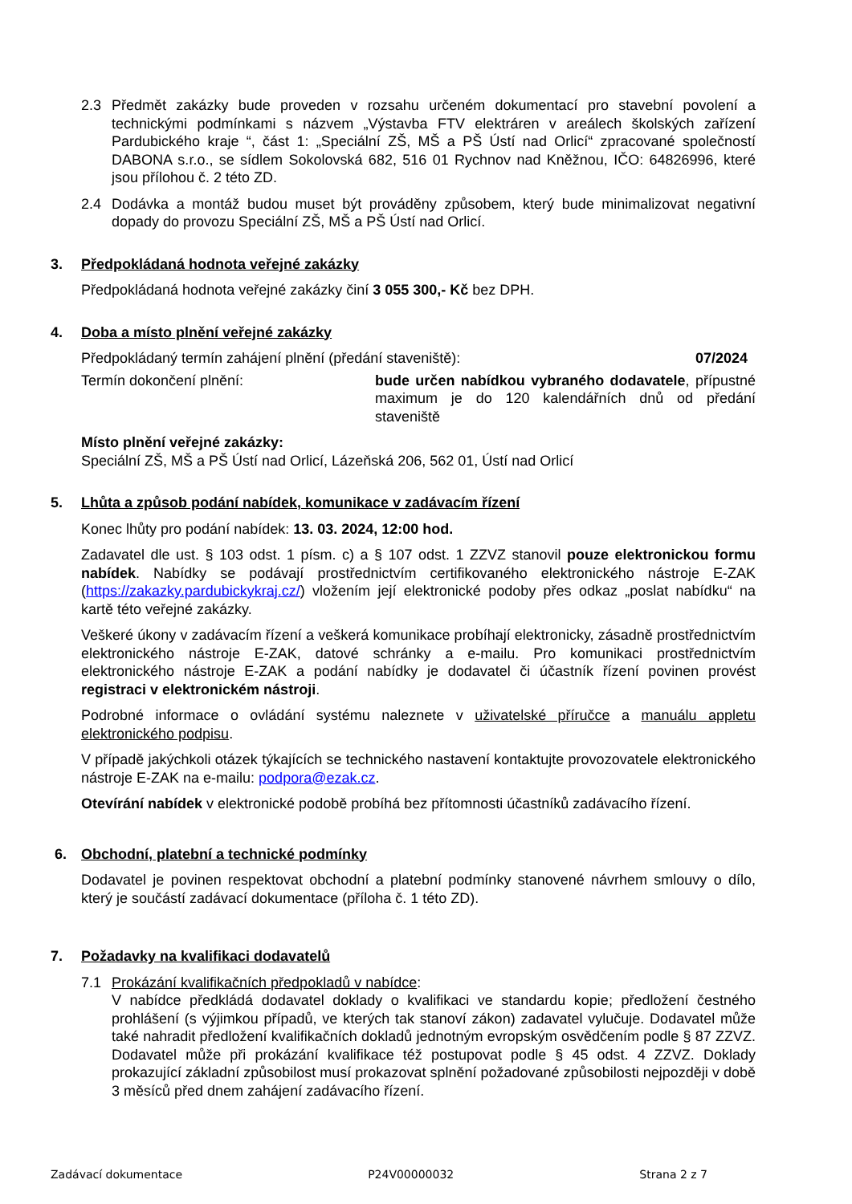2.3 Předmět zakázky bude proveden v rozsahu určeném dokumentací pro stavební povolení a technickými podmínkami s názvem „Výstavba FTV elektráren v areálech školských zařízení Pardubického kraje “, část 1: „Speciální ZŠ, MŠ a PŠ Ústí nad Orlicí“ zpracované společností DABONA s.r.o., se sídlem Sokolovská 682, 516 01 Rychnov nad Kněžnou, IČO: 64826996, které jsou přílohou č. 2 této ZD.
2.4 Dodávka a montáž budou muset být prováděny způsobem, který bude minimalizovat negativní dopady do provozu Speciální ZŠ, MŠ a PŠ Ústí nad Orlicí.
3. Předpokládaná hodnota veřejné zakázky
Předpokládaná hodnota veřejné zakázky činí 3 055 300,- Kč bez DPH.
4. Doba a místo plnění veřejné zakázky
Předpokládaný termín zahájení plnění (předání staveniště): 07/2024
Termín dokončení plnění: bude určen nabídkou vybraného dodavatele, přípustné maximum je do 120 kalendářních dnů od předání staveniště
Místo plnění veřejné zakázky:
Speciální ZŠ, MŠ a PŠ Ústí nad Orlicí, Lázeňská 206, 562 01, Ústí nad Orlicí
5. Lhůta a způsob podání nabídek, komunikace v zadávacím řízení
Konec lhůty pro podání nabídek: 13. 03. 2024, 12:00 hod.
Zadavatel dle ust. § 103 odst. 1 písm. c) a § 107 odst. 1 ZZVZ stanovil pouze elektronickou formu nabídek. Nabídky se podávají prostřednictvím certifikovaného elektronického nástroje E-ZAK (https://zakazky.pardubickykraj.cz/) vložením její elektronické podoby přes odkaz „poslat nabídku“ na kartě této veřejné zakázky.
Veškeré úkony v zadávacím řízení a veškerá komunikace probíhají elektronicky, zásadně prostřednictvím elektronického nástroje E-ZAK, datové schránky a e-mailu. Pro komunikaci prostřednictvím elektronického nástroje E-ZAK a podání nabídky je dodavatel či účastník řízení povinen provést registraci v elektronickém nástroji.
Podrobné informace o ovládání systému naleznete v uživatelské příručce a manuálu appletu elektronického podpisu.
V případě jakýchkoli otázek týkajících se technického nastavení kontaktujte provozovatele elektronického nástroje E-ZAK na e-mailu: podpora@ezak.cz.
Otevírání nabídek v elektronické podobě probíhá bez přítomnosti účastníků zadávacího řízení.
6. Obchodní, platební a technické podmínky
Dodavatel je povinen respektovat obchodní a platební podmínky stanovené návrhem smlouvy o dílo, který je součástí zadávací dokumentace (příloha č. 1 této ZD).
7. Požadavky na kvalifikaci dodavatelů
7.1 Prokázání kvalifikačních předpokladů v nabídce:
V nabídce předkládá dodavatel doklady o kvalifikaci ve standardu kopie; předložení čestného prohlášení (s výjimkou případů, ve kterých tak stanoví zákon) zadavatel vylučuje. Dodavatel může také nahradit předložení kvalifikačních dokladů jednotným evropským osvědčením podle § 87 ZZVZ. Dodavatel může při prokázání kvalifikace též postupovat podle § 45 odst. 4 ZZVZ. Doklady prokazující základní způsobilost musí prokazovat splnění požadované způsobilosti nejpozději v době 3 měsíců před dnem zahájení zadávacího řízení.
Zadávací dokumentace P24V00000032 Strana 2 z 7